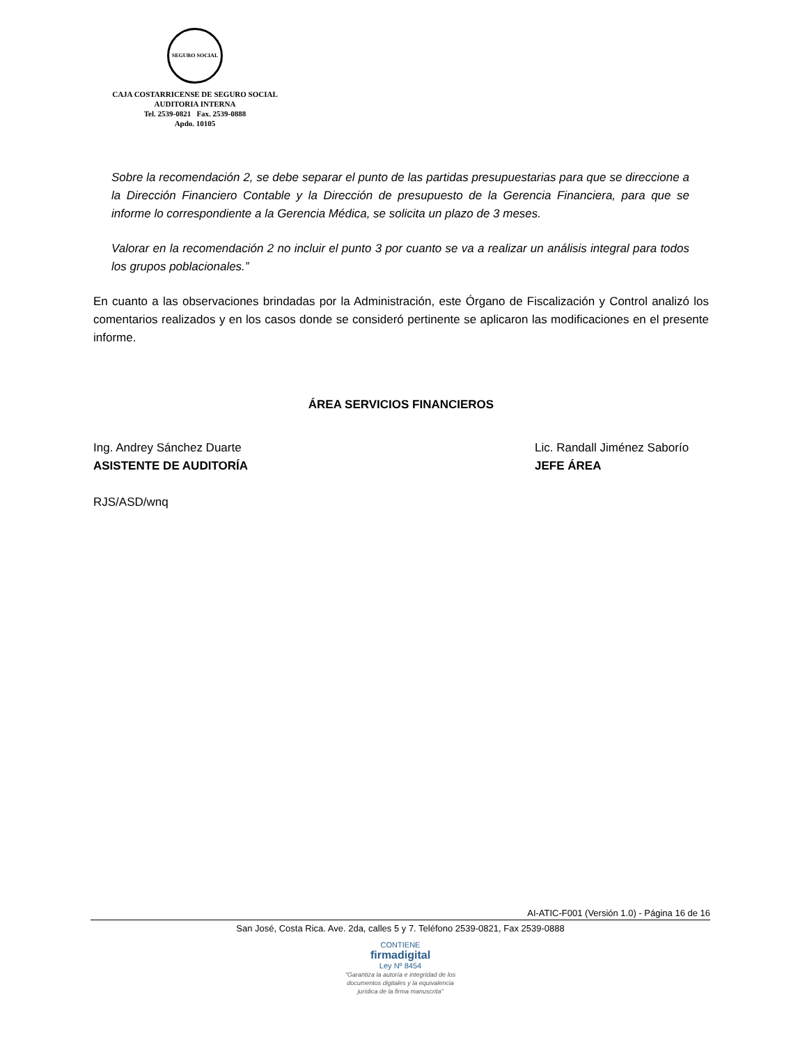SEGURO SOCIAL
CAJA COSTARRICENSE DE SEGURO SOCIAL
AUDITORIA INTERNA
Tel. 2539-0821 Fax. 2539-0888
Apdo. 10105
Sobre la recomendación 2, se debe separar el punto de las partidas presupuestarias para que se direccione a la Dirección Financiero Contable y la Dirección de presupuesto de la Gerencia Financiera, para que se informe lo correspondiente a la Gerencia Médica, se solicita un plazo de 3 meses.
Valorar en la recomendación 2 no incluir el punto 3 por cuanto se va a realizar un análisis integral para todos los grupos poblacionales.”
En cuanto a las observaciones brindadas por la Administración, este Órgano de Fiscalización y Control analizó los comentarios realizados y en los casos donde se consideró pertinente se aplicaron las modificaciones en el presente informe.
ÁREA SERVICIOS FINANCIEROS
Ing. Andrey Sánchez Duarte
ASISTENTE DE AUDITORÍA
Lic. Randall Jiménez Saborío
JEFE ÁREA
RJS/ASD/wnq
AI-ATIC-F001 (Versión 1.0) - Página 16 de 16
San José, Costa Rica. Ave. 2da, calles 5 y 7. Teléfono 2539-0821, Fax 2539-0888
CONTIENE
firmadigital
Ley Nº 8454
"Garantiza la autoría e integridad de los
documentos digitales y la equivalencia
jurídica de la firma manuscrita"